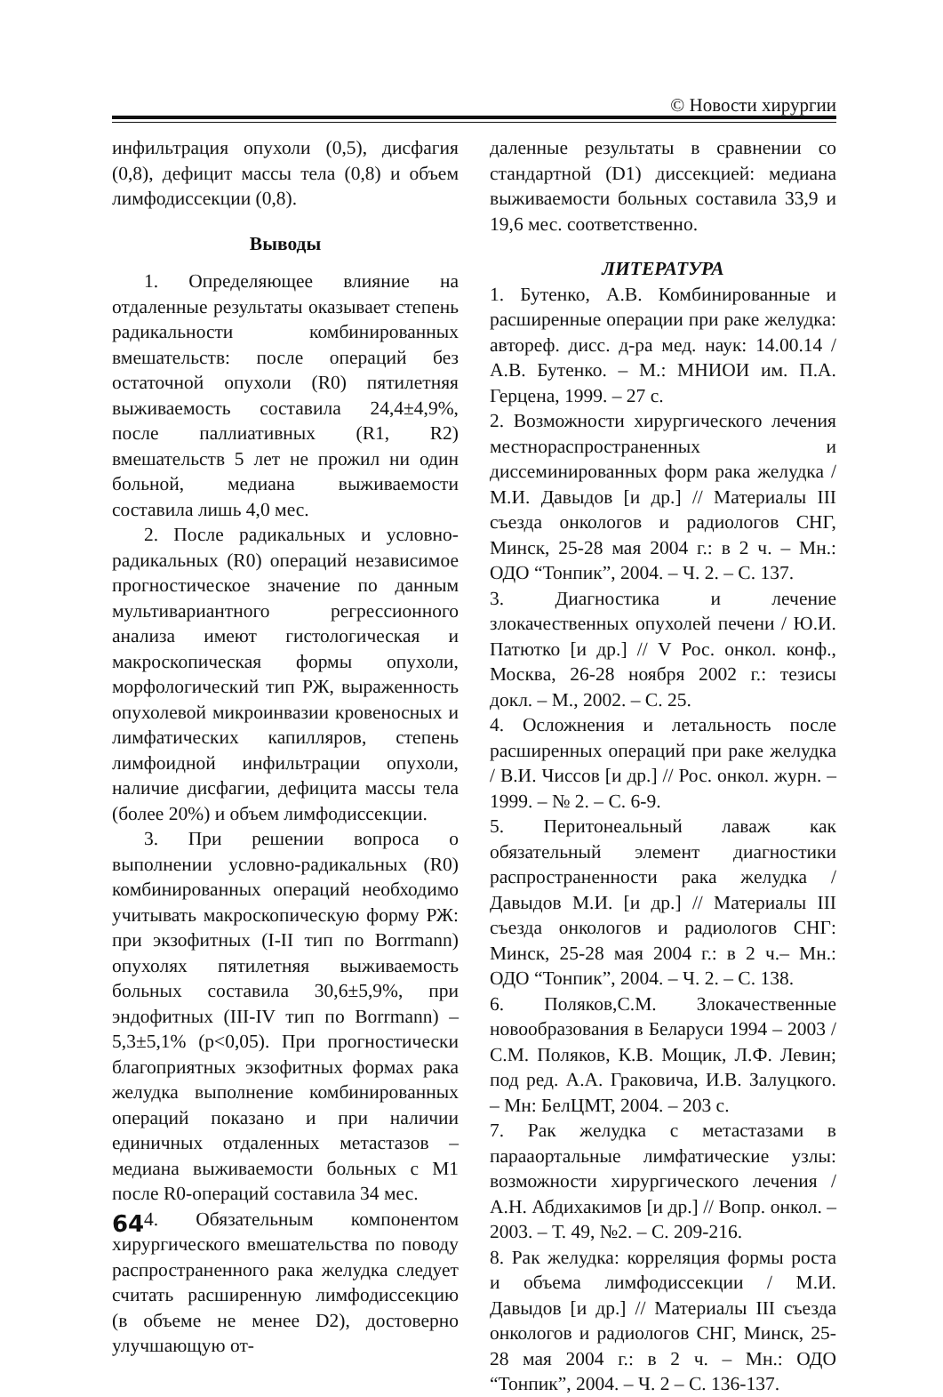© Новости хирургии
инфильтрация опухоли (0,5), дисфагия (0,8), дефицит массы тела (0,8) и объем лимфодиссекции (0,8).
Выводы
1. Определяющее влияние на отдаленные результаты оказывает степень радикальности комбинированных вмешательств: после операций без остаточной опухоли (R0) пятилетняя выживаемость составила 24,4±4,9%, после паллиативных (R1, R2) вмешательств 5 лет не прожил ни один больной, медиана выживаемости составила лишь 4,0 мес.
2. После радикальных и условно-радикальных (R0) операций независимое прогностическое значение по данным мультивариантного регрессионного анализа имеют гистологическая и макроскопическая формы опухоли, морфологический тип РЖ, выраженность опухолевой микроинвазии кровеносных и лимфатических капилляров, степень лимфоидной инфильтрации опухоли, наличие дисфагии, дефицита массы тела (более 20%) и объем лимфодиссекции.
3. При решении вопроса о выполнении условно-радикальных (R0) комбинированных операций необходимо учитывать макроскопическую форму РЖ: при экзофитных (I-II тип по Borrmann) опухолях пятилетняя выживаемость больных составила 30,6±5,9%, при эндофитных (III-IV тип по Borrmann) – 5,3±5,1% (p<0,05). При прогностически благоприятных экзофитных формах рака желудка выполнение комбинированных операций показано и при наличии единичных отдаленных метастазов – медиана выживаемости больных с M1 после R0-операций составила 34 мес.
4. Обязательным компонентом хирургического вмешательства по поводу распространенного рака желудка следует считать расширенную лимфодиссекцию (в объеме не менее D2), достоверно улучшающую от-
даленные результаты в сравнении со стандартной (D1) диссекцией: медиана выживаемости больных составила 33,9 и 19,6 мес. соответственно.
ЛИТЕРАТУРА
1. Бутенко, А.В. Комбинированные и расширенные операции при раке желудка: автореф. дисс. д-ра мед. наук: 14.00.14 / А.В. Бутенко. – М.: МНИОИ им. П.А. Герцена, 1999. – 27 с.
2. Возможности хирургического лечения местнораспространенных и диссеминированных форм рака желудка / М.И. Давыдов [и др.] // Материалы III съезда онкологов и радиологов СНГ, Минск, 25-28 мая 2004 г.: в 2 ч. – Мн.: ОДО “Тонпик”, 2004. – Ч. 2. – С. 137.
3. Диагностика и лечение злокачественных опухолей печени / Ю.И. Патютко [и др.] // V Рос. онкол. конф., Москва, 26-28 ноября 2002 г.: тезисы докл. – М., 2002. – С. 25.
4. Осложнения и летальность после расширенных операций при раке желудка / В.И. Чиссов [и др.] // Рос. онкол. журн. – 1999. – № 2. – С. 6-9.
5. Перитонеальный лаваж как обязательный элемент диагностики распространенности рака желудка / Давыдов М.И. [и др.] // Материалы III съезда онкологов и радиологов СНГ: Минск, 25-28 мая 2004 г.: в 2 ч.– Мн.: ОДО “Тонпик”, 2004. – Ч. 2. – С. 138.
6. Поляков,С.М. Злокачественные новообразования в Беларуси 1994 – 2003 / С.М. Поляков, К.В. Мощик, Л.Ф. Левин; под ред. А.А. Граковича, И.В. Залуцкого. – Мн: БелЦМТ, 2004. – 203 с.
7. Рак желудка с метастазами в парааортальные лимфатические узлы: возможности хирургического лечения / А.Н. Абдихакимов [и др.] // Вопр. онкол. – 2003. – Т. 49, №2. – С. 209-216.
8. Рак желудка: корреляция формы роста и объема лимфодиссекции / М.И. Давыдов [и др.] // Материалы III съезда онкологов и радиологов СНГ, Минск, 25-28 мая 2004 г.: в 2 ч. – Мн.: ОДО “Тонпик”, 2004. – Ч. 2 – С. 136-137.
64